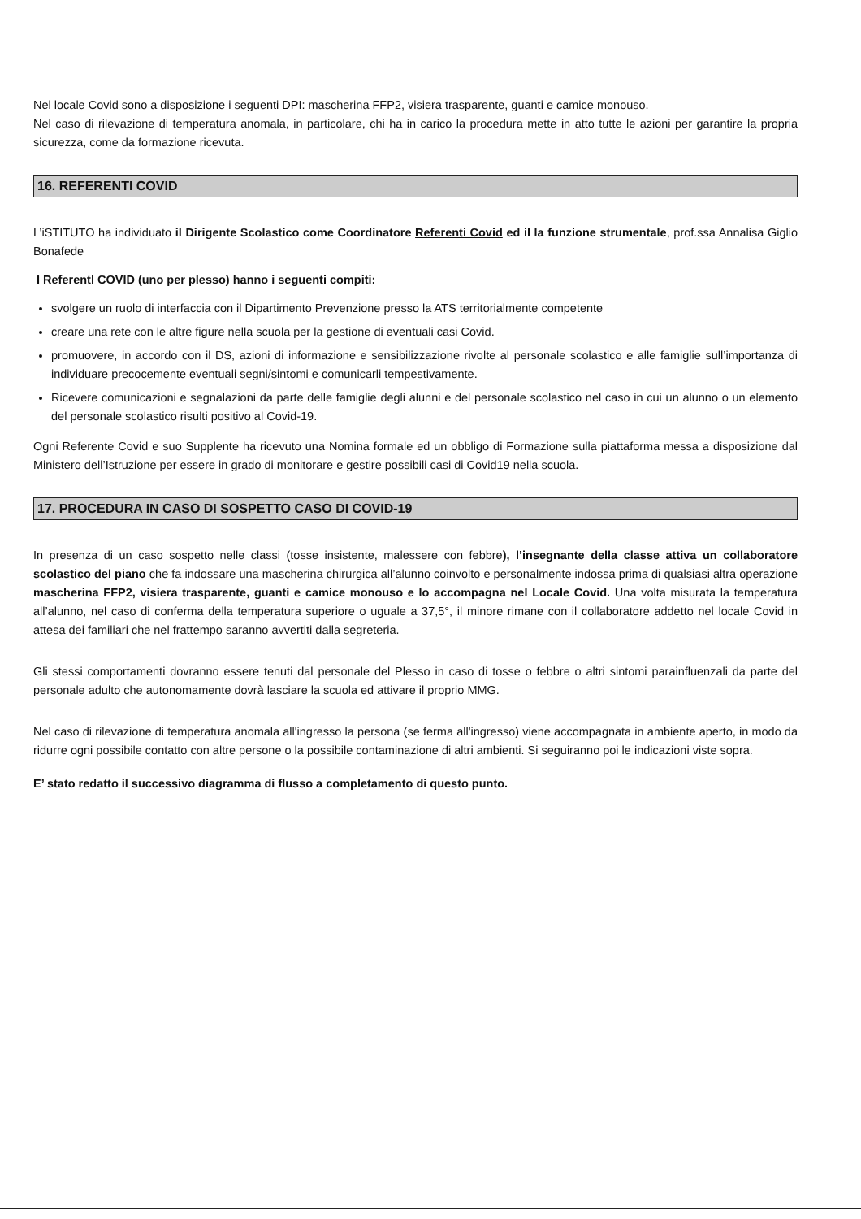Nel locale Covid sono a disposizione i seguenti DPI: mascherina FFP2, visiera trasparente, guanti e camice monouso.
Nel caso di rilevazione di temperatura anomala, in particolare, chi ha in carico la procedura mette in atto tutte le azioni per garantire la propria sicurezza, come da formazione ricevuta.
16. REFERENTI COVID
L’iSTITUTO ha individuato il Dirigente Scolastico come Coordinatore Referenti Covid ed il la funzione strumentale, prof.ssa Annalisa Giglio Bonafede
I Referentl COVID (uno per plesso) hanno i seguenti compiti:
svolgere un ruolo di interfaccia con il Dipartimento Prevenzione presso la ATS territorialmente competente
creare una rete con le altre figure nella scuola per la gestione di eventuali casi Covid.
promuovere, in accordo con il DS, azioni di informazione e sensibilizzazione rivolte al personale scolastico e alle famiglie sull’importanza di individuare precocemente eventuali segni/sintomi e comunicarli tempestivamente.
Ricevere comunicazioni e segnalazioni da parte delle famiglie degli alunni e del personale scolastico nel caso in cui un alunno o un elemento del personale scolastico risulti positivo al Covid-19.
Ogni Referente Covid e suo Supplente ha ricevuto una Nomina formale ed un obbligo di Formazione sulla piattaforma messa a disposizione dal Ministero dell’Istruzione per essere in grado di monitorare e gestire possibili casi di Covid19 nella scuola.
17. PROCEDURA IN CASO DI SOSPETTO CASO DI COVID-19
In presenza di un caso sospetto nelle classi (tosse insistente, malessere con febbre), l’insegnante della classe attiva un collaboratore scolastico del piano che fa indossare una mascherina chirurgica all’alunno coinvolto e personalmente indossa prima di qualsiasi altra operazione mascherina FFP2, visiera trasparente, guanti e camice monouso e lo accompagna nel Locale Covid. Una volta misurata la temperatura all’alunno, nel caso di conferma della temperatura superiore o uguale a 37,5°, il minore rimane con il collaboratore addetto nel locale Covid in attesa dei familiari che nel frattempo saranno avvertiti dalla segreteria.
Gli stessi comportamenti dovranno essere tenuti dal personale del Plesso in caso di tosse o febbre o altri sintomi parainfluenzali da parte del personale adulto che autonomamente dovrà lasciare la scuola ed attivare il proprio MMG.
Nel caso di rilevazione di temperatura anomala all'ingresso la persona (se ferma all'ingresso) viene accompagnata in ambiente aperto, in modo da ridurre ogni possibile contatto con altre persone o la possibile contaminazione di altri ambienti. Si seguiranno poi le indicazioni viste sopra.
E’ stato redatto il successivo diagramma di flusso a completamento di questo punto.